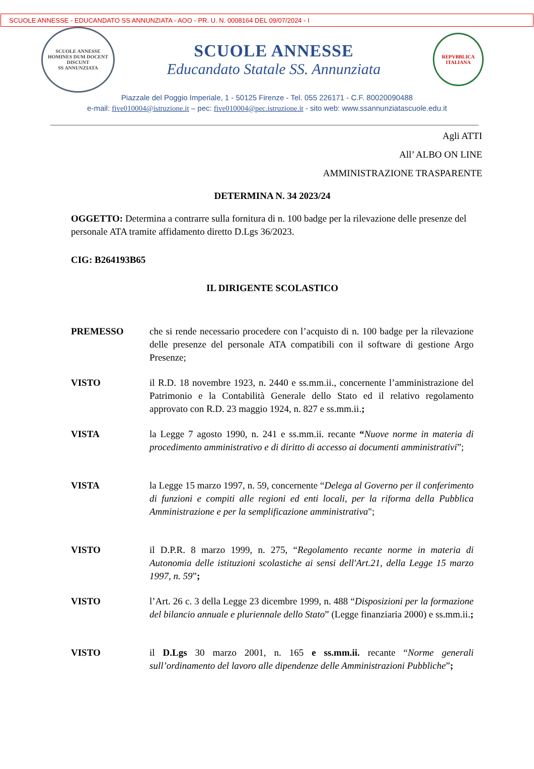SCUOLE ANNESSE - EDUCANDATO SS ANNUNZIATA - AOO - PR. U. N. 0008164 DEL 09/07/2024 - I
SCUOLE ANNESSE
HOMINES DUM DOCENT DISCUNT
SS ANNUNZIATA
SCUOLE ANNESSE
Educandato Statale SS. Annunziata
REPVBBLICA ITALIANA
Piazzale del Poggio Imperiale, 1 - 50125 Firenze - Tel. 055 226171 - C.F. 80020090488
e-mail: five010004@istruzione.it – pec: five010004@pec.istruzione.it - sito web: www.ssannunziatascuole.edu.it
Agli ATTI
All’ ALBO ON LINE
AMMINISTRAZIONE TRASPARENTE
DETERMINA N. 34 2023/24
OGGETTO: Determina a contrarre sulla fornitura di n. 100 badge per la rilevazione delle presenze del personale ATA tramite affidamento diretto D.Lgs 36/2023.
CIG: B264193B65
IL DIRIGENTE SCOLASTICO
PREMESSO che si rende necessario procedere con l’acquisto di n. 100 badge per la rilevazione delle presenze del personale ATA compatibili con il software di gestione Argo Presenze;
VISTO il R.D. 18 novembre 1923, n. 2440 e ss.mm.ii., concernente l’amministrazione del Patrimonio e la Contabilità Generale dello Stato ed il relativo regolamento approvato con R.D. 23 maggio 1924, n. 827 e ss.mm.ii.;
VISTA la Legge 7 agosto 1990, n. 241 e ss.mm.ii. recante “Nuove norme in materia di procedimento amministrativo e di diritto di accesso ai documenti amministrativi”;
VISTA la Legge 15 marzo 1997, n. 59, concernente “Delega al Governo per il conferimento di funzioni e compiti alle regioni ed enti locali, per la riforma della Pubblica Amministrazione e per la semplificazione amministrativa";
VISTO il D.P.R. 8 marzo 1999, n. 275, “Regolamento recante norme in materia di Autonomia delle istituzioni scolastiche ai sensi dell'Art.21, della Legge 15 marzo 1997, n. 59”;
VISTO l’Art. 26 c. 3 della Legge 23 dicembre 1999, n. 488 “Disposizioni per la formazione del bilancio annuale e pluriennale dello Stato” (Legge finanziaria 2000) e ss.mm.ii.;
VISTO il D.Lgs 30 marzo 2001, n. 165 e ss.mm.ii. recante “Norme generali sull’ordinamento del lavoro alle dipendenze delle Amministrazioni Pubbliche”;